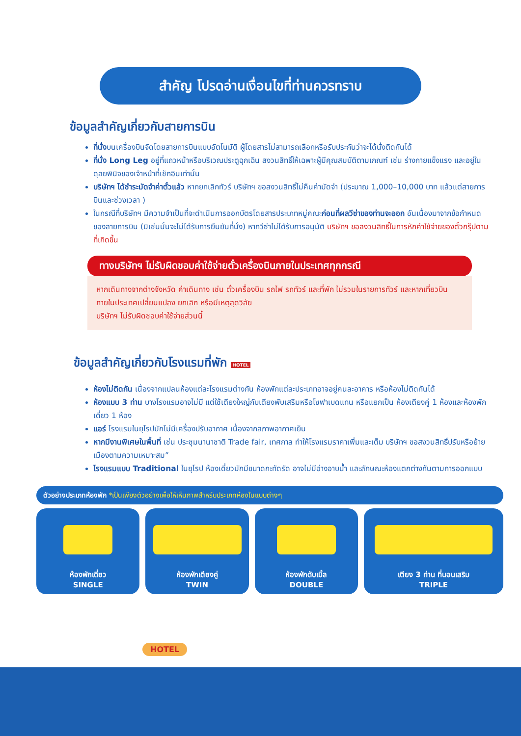สำคัญ โปรดอ่านเงื่อนไขที่ท่านควรทราบ
ข้อมูลสำคัญเกี่ยวกับสายการบิน
ที่นั่งบนเครื่องบินจัดโดยสายการบินแบบอัตโนมัติ ผู้โดยสารไม่สามารถเลือกหรือรับประกันว่าจะได้นั่งติดกันได้
ที่นั่ง Long Leg อยู่ที่แถวหน้าหรือบริเวณประตูฉุกเฉิน สงวนสิทธิ์ให้เฉพาะผู้มีคุณสมบัติตามเกณฑ์ เช่น ร่างกายแข็งแรง และอยู่ในดุลยพินิจของเจ้าหน้าที่เช็กอินเท่านั้น
บริษัทฯ ได้ชำระมัดจำค่าตั๋วแล้ว หากยกเลิกทัวร์ บริษัทฯ ขอสงวนสิทธิ์ไม่คืนค่ามัดจำ (ประมาณ 1,000–10,000 บาท แล้วแต่สายการบินและช่วงเวลา )
ในกรณีที่บริษัทฯ มีความจำเป็นที่จะดำเนินการออกบัตรโดยสารประเภทหมู่คณะก่อนที่ผลวีซ่าของท่านจะออก อันเนื่องมาจากข้อกำหนดของสายการบิน (มิเช่นนั้นจะไม่ได้รับการยืนยันที่นั่ง) หากวีซ่าไม่ได้รับการอนุมัติ บริษัทฯ ขอสงวนสิทธิ์ในการหักค่าใช้จ่ายของตั๋วกรุ๊ปตามที่เกิดขึ้น
ทางบริษัทฯ ไม่รับผิดชอบค่าใช้จ่ายตั๋วเครื่องบินภายในประเทศทุกกรณี
หากเดินทางจากต่างจังหวัด ค่าเดินทาง เช่น ตั๋วเครื่องบิน รถไฟ รถทัวร์ และที่พัก ไม่รวมในรายการทัวร์ และหากเที่ยวบินภายในประเทศเปลี่ยนแปลง ยกเลิก หรือมีเหตุสุดวิสัย
บริษัทฯ ไม่รับผิดชอบค่าใช้จ่ายส่วนนี้
ข้อมูลสำคัญเกี่ยวกับโรงแรมที่พัก HOTEL
ห้องไม่ติดกัน เนื่องจากแปลนห้องแต่ละโรงแรมต่างกัน ห้องพักแต่ละประเภทอาจอยู่คนละอาคาร หรือห้องไม่ติดกันได้
ห้องแบบ 3 ท่าน บางโรงแรมอาจไม่มี แต่ใช้เตียงใหญ่กับเตียงพับเสริมหรือโซฟาเบดแทน หรือแยกเป็น ห้องเตียงคู่ 1 ห้องและห้องพักเดี่ยว 1 ห้อง
แอร์ โรงแรมในยุโรปมักไม่มีเครื่องปรับอากาศ เนื่องจากสภาพอากาศเย็น
หากมีงานพิเศษในพื้นที่ เช่น ประชุมนานาชาติ Trade fair, เทศกาล ทำให้โรงแรมราคาเพิ่มและเต็ม บริษัทฯ ขอสงวนสิทธิ์ปรับหรือย้ายเมืองตามความเหมาะสม”
โรงแรมแบบ Traditional ในยุโรป ห้องเดี่ยวมักมีขนาดกะทัดรัด อาจไม่มีอ่างอาบน้ำ และลักษณะห้องแตกต่างกันตามการออกแบบ
ตัวอย่างประเภทห้องพัก *เป็นเพียงตัวอย่างเพื่อให้เห็นภาพสำหรับประเภทห้องในแบบต่างๆ
ห้องพักเดี่ยว
SINGLE
ห้องพักเตียงคู่
TWIN
ห้องพักดับเบิ้ล
DOUBLE
เตียง 3 ท่าน ที่นอนเสริม
TRIPLE
HOTEL